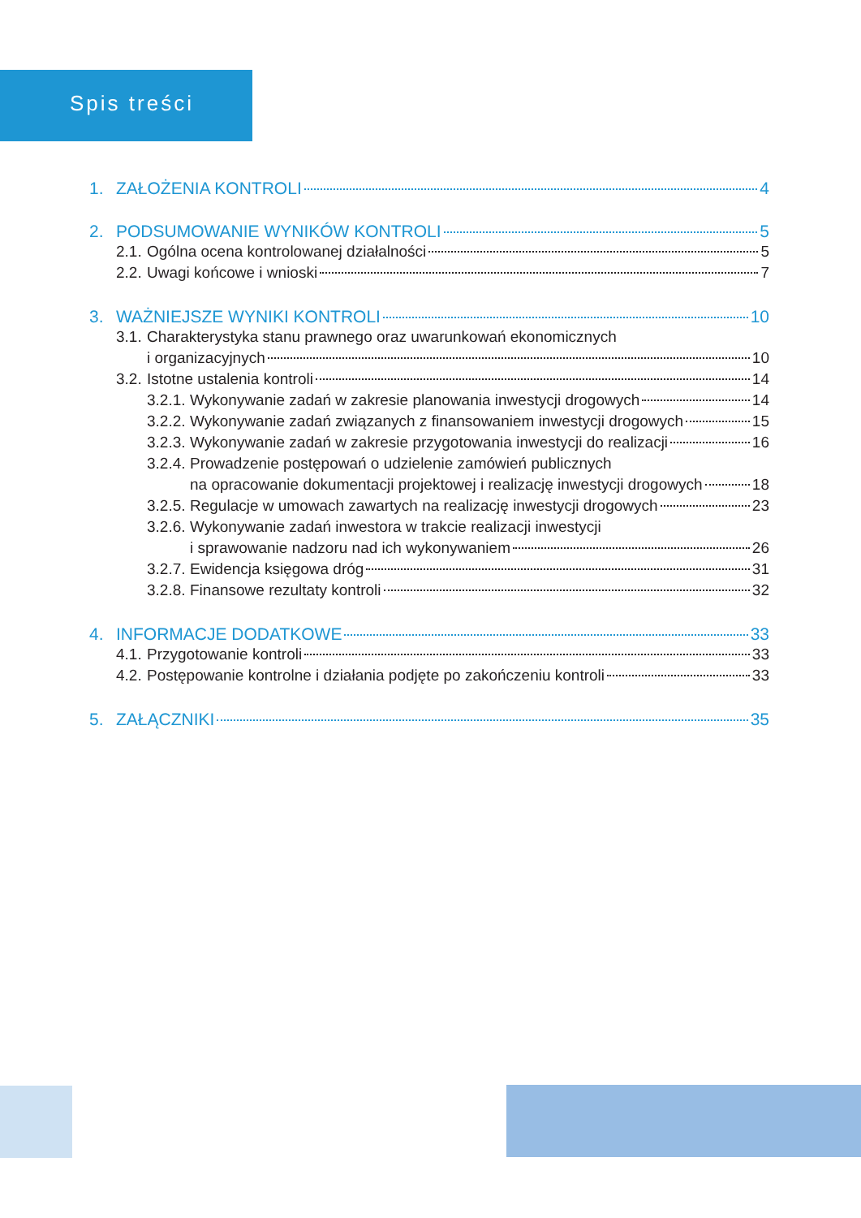Spis treści
1. ZAŁOŻENIA KONTROLI 4
2. PODSUMOWANIE WYNIKÓW KONTROLI 5
2.1. Ogólna ocena kontrolowanej działalności 5
2.2. Uwagi końcowe i wnioski 7
3. WAŻNIEJSZE WYNIKI KONTROLI 10
3.1. Charakterystyka stanu prawnego oraz uwarunkowań ekonomicznych
i organizacyjnych 10
3.2. Istotne ustalenia kontroli 14
3.2.1. Wykonywanie zadań w zakresie planowania inwestycji drogowych 14
3.2.2. Wykonywanie zadań związanych z finansowaniem inwestycji drogowych 15
3.2.3. Wykonywanie zadań w zakresie przygotowania inwestycji do realizacji 16
3.2.4. Prowadzenie postępowań o udzielenie zamówień publicznych
na opracowanie dokumentacji projektowej i realizację inwestycji drogowych 18
3.2.5. Regulacje w umowach zawartych na realizację inwestycji drogowych 23
3.2.6. Wykonywanie zadań inwestora w trakcie realizacji inwestycji
i sprawowanie nadzoru nad ich wykonywaniem 26
3.2.7. Ewidencja księgowa dróg 31
3.2.8. Finansowe rezultaty kontroli 32
4. INFORMACJE DODATKOWE 33
4.1. Przygotowanie kontroli 33
4.2. Postępowanie kontrolne i działania podjęte po zakończeniu kontroli 33
5. ZAŁĄCZNIKI 35